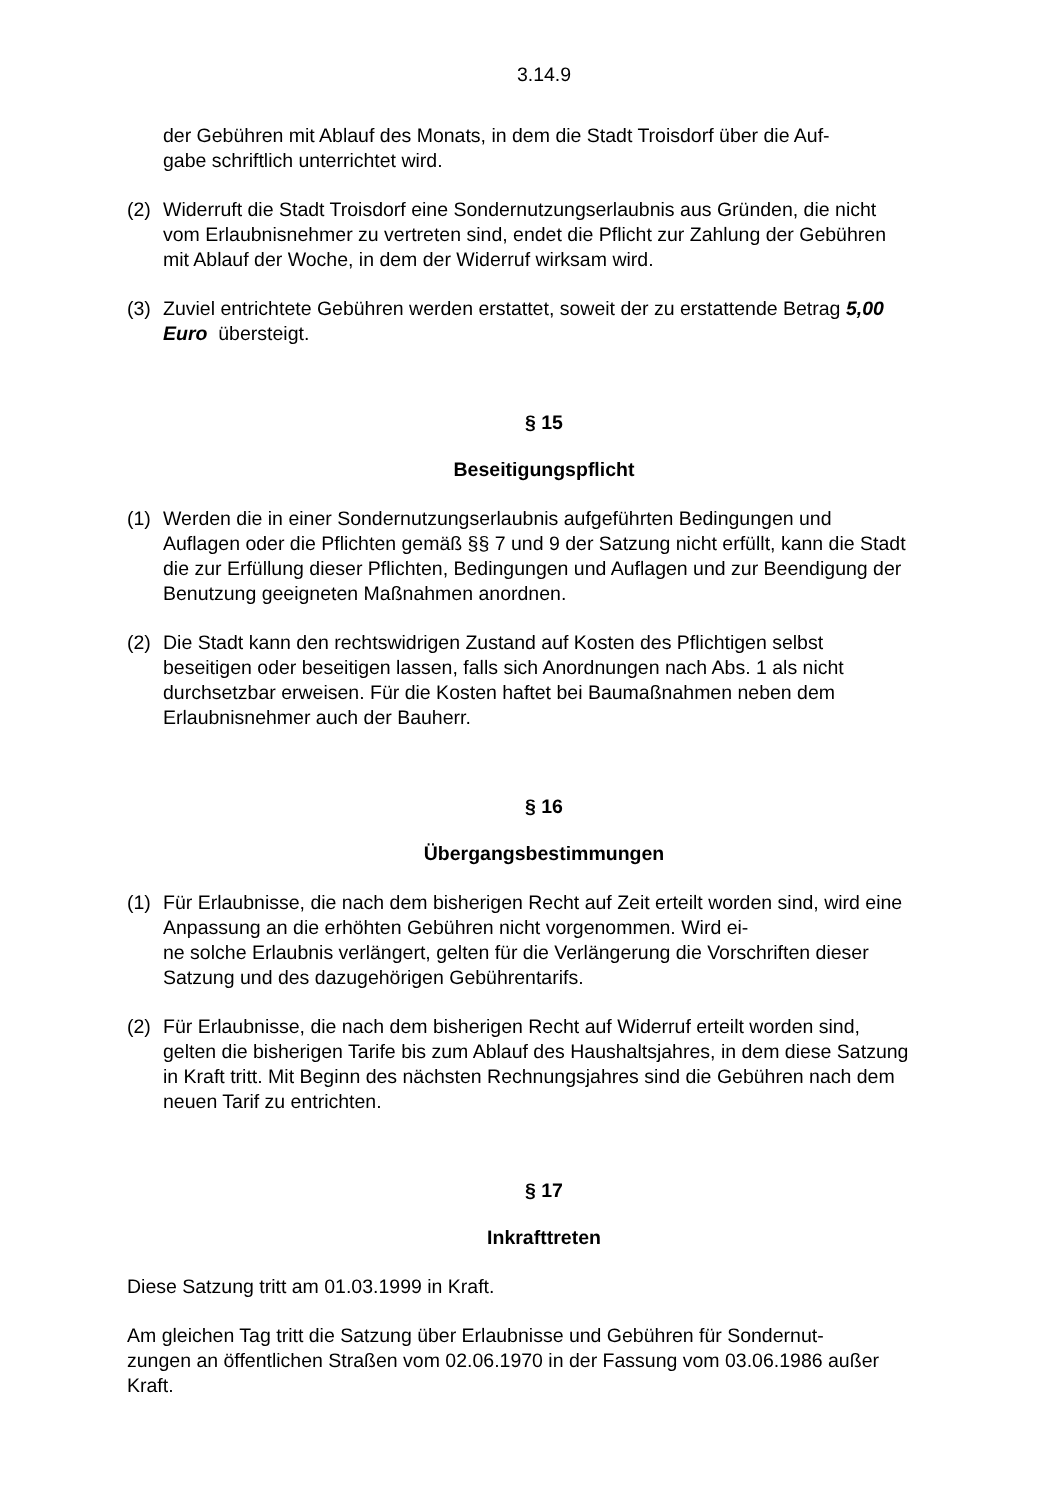3.14.9
der Gebühren mit Ablauf des Monats, in dem die Stadt Troisdorf über die Auf-
gabe schriftlich unterrichtet wird.
(2) Widerruft die Stadt Troisdorf eine Sondernutzungserlaubnis aus Gründen, die nicht vom Erlaubnisnehmer zu vertreten sind, endet die Pflicht zur Zahlung der Gebühren mit Ablauf der Woche, in dem der Widerruf wirksam wird.
(3) Zuviel entrichtete Gebühren werden erstattet, soweit der zu erstattende Betrag 5,00 Euro übersteigt.
§ 15
Beseitigungspflicht
(1) Werden die in einer Sondernutzungserlaubnis aufgeführten Bedingungen und Auflagen oder die Pflichten gemäß §§ 7 und 9 der Satzung nicht erfüllt, kann die Stadt die zur Erfüllung dieser Pflichten, Bedingungen und Auflagen und zur Beendigung der Benutzung geeigneten Maßnahmen anordnen.
(2) Die Stadt kann den rechtswidrigen Zustand auf Kosten des Pflichtigen selbst beseitigen oder beseitigen lassen, falls sich Anordnungen nach Abs. 1 als nicht durchsetzbar erweisen. Für die Kosten haftet bei Baumaßnahmen neben dem Erlaubnisnehmer auch der Bauherr.
§ 16
Übergangsbestimmungen
(1) Für Erlaubnisse, die nach dem bisherigen Recht auf Zeit erteilt worden sind, wird eine Anpassung an die erhöhten Gebühren nicht vorgenommen. Wird ei-
ne solche Erlaubnis verlängert, gelten für die Verlängerung die Vorschriften dieser Satzung und des dazugehörigen Gebührentarifs.
(2) Für Erlaubnisse, die nach dem bisherigen Recht auf Widerruf erteilt worden sind, gelten die bisherigen Tarife bis zum Ablauf des Haushaltsjahres, in dem diese Satzung in Kraft tritt. Mit Beginn des nächsten Rechnungsjahres sind die Gebühren nach dem neuen Tarif zu entrichten.
§ 17
Inkrafttreten
Diese Satzung tritt am 01.03.1999 in Kraft.
Am gleichen Tag tritt die Satzung über Erlaubnisse und Gebühren für Sondernut-
zungen an öffentlichen Straßen vom 02.06.1970 in der Fassung vom 03.06.1986 außer Kraft.